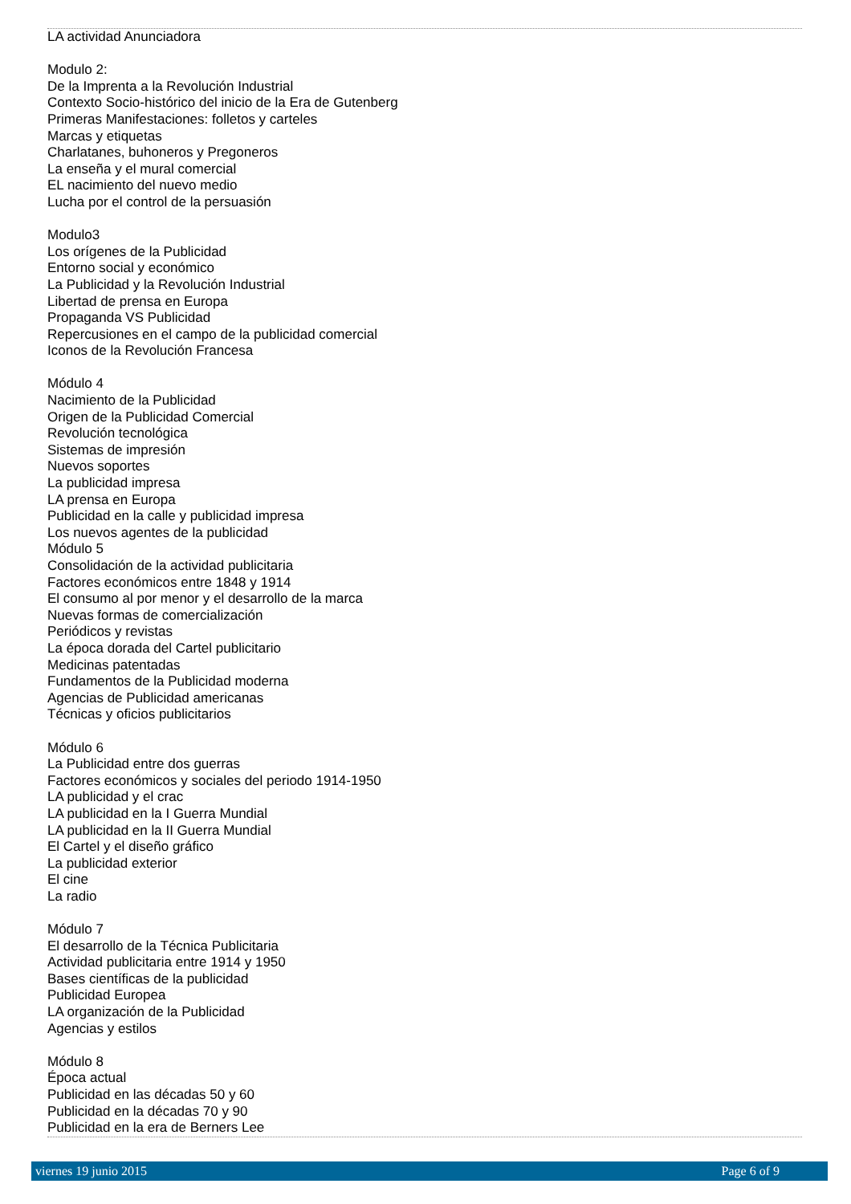LA actividad Anunciadora
Modulo 2:
De la Imprenta a la Revolución Industrial
Contexto Socio-histórico del inicio de la Era de Gutenberg
Primeras Manifestaciones: folletos y carteles
Marcas y etiquetas
Charlatanes, buhoneros y Pregoneros
La enseña y el mural comercial
EL nacimiento del nuevo medio
Lucha por el control de la persuasión
Modulo3
Los orígenes de la Publicidad
Entorno social y económico
La Publicidad y la Revolución Industrial
Libertad de prensa en Europa
Propaganda VS Publicidad
Repercusiones en el campo de la publicidad comercial
Iconos de la Revolución Francesa
Módulo 4
Nacimiento de la Publicidad
Origen de la Publicidad Comercial
Revolución tecnológica
Sistemas de impresión
Nuevos soportes
La publicidad impresa
LA prensa en Europa
Publicidad en la calle y publicidad impresa
Los nuevos agentes de la publicidad
Módulo 5
Consolidación de la actividad publicitaria
Factores económicos entre 1848 y 1914
El consumo al por menor y el desarrollo de la marca
Nuevas formas de comercialización
Periódicos y revistas
La época dorada del Cartel publicitario
Medicinas patentadas
Fundamentos de la Publicidad moderna
Agencias de Publicidad americanas
Técnicas y oficios publicitarios
Módulo 6
La Publicidad entre dos guerras
Factores económicos y sociales del periodo 1914-1950
LA publicidad y el crac
LA publicidad en la I Guerra Mundial
LA publicidad en la II Guerra Mundial
El Cartel y el diseño gráfico
La publicidad exterior
El cine
La radio
Módulo 7
El desarrollo de la Técnica Publicitaria
Actividad publicitaria entre 1914 y 1950
Bases científicas de la publicidad
Publicidad Europea
LA organización de la Publicidad
Agencias y estilos
Módulo 8
Época actual
Publicidad en las décadas 50 y 60
Publicidad en la décadas 70 y 90
Publicidad en la era de Berners Lee
viernes 19 junio 2015 Page 6 of 9